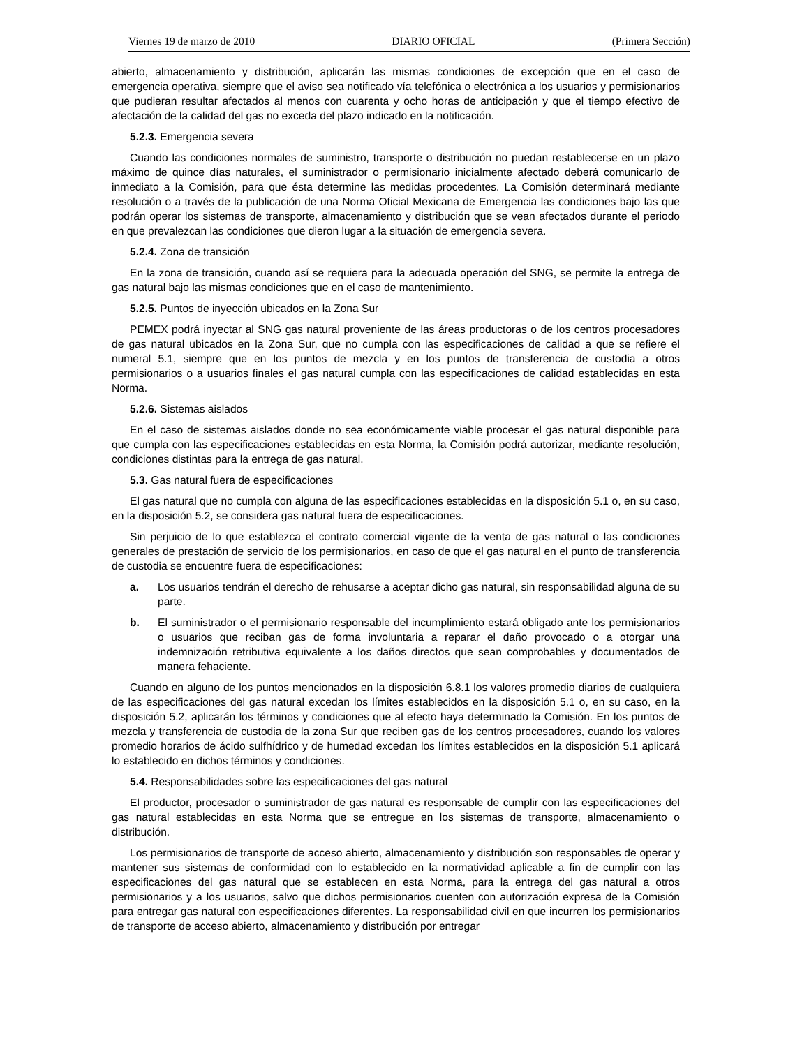Viernes 19 de marzo de 2010 DIARIO OFICIAL (Primera Sección)
abierto, almacenamiento y distribución, aplicarán las mismas condiciones de excepción que en el caso de emergencia operativa, siempre que el aviso sea notificado vía telefónica o electrónica a los usuarios y permisionarios que pudieran resultar afectados al menos con cuarenta y ocho horas de anticipación y que el tiempo efectivo de afectación de la calidad del gas no exceda del plazo indicado en la notificación.
5.2.3. Emergencia severa
Cuando las condiciones normales de suministro, transporte o distribución no puedan restablecerse en un plazo máximo de quince días naturales, el suministrador o permisionario inicialmente afectado deberá comunicarlo de inmediato a la Comisión, para que ésta determine las medidas procedentes. La Comisión determinará mediante resolución o a través de la publicación de una Norma Oficial Mexicana de Emergencia las condiciones bajo las que podrán operar los sistemas de transporte, almacenamiento y distribución que se vean afectados durante el periodo en que prevalezcan las condiciones que dieron lugar a la situación de emergencia severa.
5.2.4. Zona de transición
En la zona de transición, cuando así se requiera para la adecuada operación del SNG, se permite la entrega de gas natural bajo las mismas condiciones que en el caso de mantenimiento.
5.2.5. Puntos de inyección ubicados en la Zona Sur
PEMEX podrá inyectar al SNG gas natural proveniente de las áreas productoras o de los centros procesadores de gas natural ubicados en la Zona Sur, que no cumpla con las especificaciones de calidad a que se refiere el numeral 5.1, siempre que en los puntos de mezcla y en los puntos de transferencia de custodia a otros permisionarios o a usuarios finales el gas natural cumpla con las especificaciones de calidad establecidas en esta Norma.
5.2.6. Sistemas aislados
En el caso de sistemas aislados donde no sea económicamente viable procesar el gas natural disponible para que cumpla con las especificaciones establecidas en esta Norma, la Comisión podrá autorizar, mediante resolución, condiciones distintas para la entrega de gas natural.
5.3. Gas natural fuera de especificaciones
El gas natural que no cumpla con alguna de las especificaciones establecidas en la disposición 5.1 o, en su caso, en la disposición 5.2, se considera gas natural fuera de especificaciones.
Sin perjuicio de lo que establezca el contrato comercial vigente de la venta de gas natural o las condiciones generales de prestación de servicio de los permisionarios, en caso de que el gas natural en el punto de transferencia de custodia se encuentre fuera de especificaciones:
a. Los usuarios tendrán el derecho de rehusarse a aceptar dicho gas natural, sin responsabilidad alguna de su parte.
b. El suministrador o el permisionario responsable del incumplimiento estará obligado ante los permisionarios o usuarios que reciban gas de forma involuntaria a reparar el daño provocado o a otorgar una indemnización retributiva equivalente a los daños directos que sean comprobables y documentados de manera fehaciente.
Cuando en alguno de los puntos mencionados en la disposición 6.8.1 los valores promedio diarios de cualquiera de las especificaciones del gas natural excedan los límites establecidos en la disposición 5.1 o, en su caso, en la disposición 5.2, aplicarán los términos y condiciones que al efecto haya determinado la Comisión. En los puntos de mezcla y transferencia de custodia de la zona Sur que reciben gas de los centros procesadores, cuando los valores promedio horarios de ácido sulfhídrico y de humedad excedan los límites establecidos en la disposición 5.1 aplicará lo establecido en dichos términos y condiciones.
5.4. Responsabilidades sobre las especificaciones del gas natural
El productor, procesador o suministrador de gas natural es responsable de cumplir con las especificaciones del gas natural establecidas en esta Norma que se entregue en los sistemas de transporte, almacenamiento o distribución.
Los permisionarios de transporte de acceso abierto, almacenamiento y distribución son responsables de operar y mantener sus sistemas de conformidad con lo establecido en la normatividad aplicable a fin de cumplir con las especificaciones del gas natural que se establecen en esta Norma, para la entrega del gas natural a otros permisionarios y a los usuarios, salvo que dichos permisionarios cuenten con autorización expresa de la Comisión para entregar gas natural con especificaciones diferentes. La responsabilidad civil en que incurren los permisionarios de transporte de acceso abierto, almacenamiento y distribución por entregar